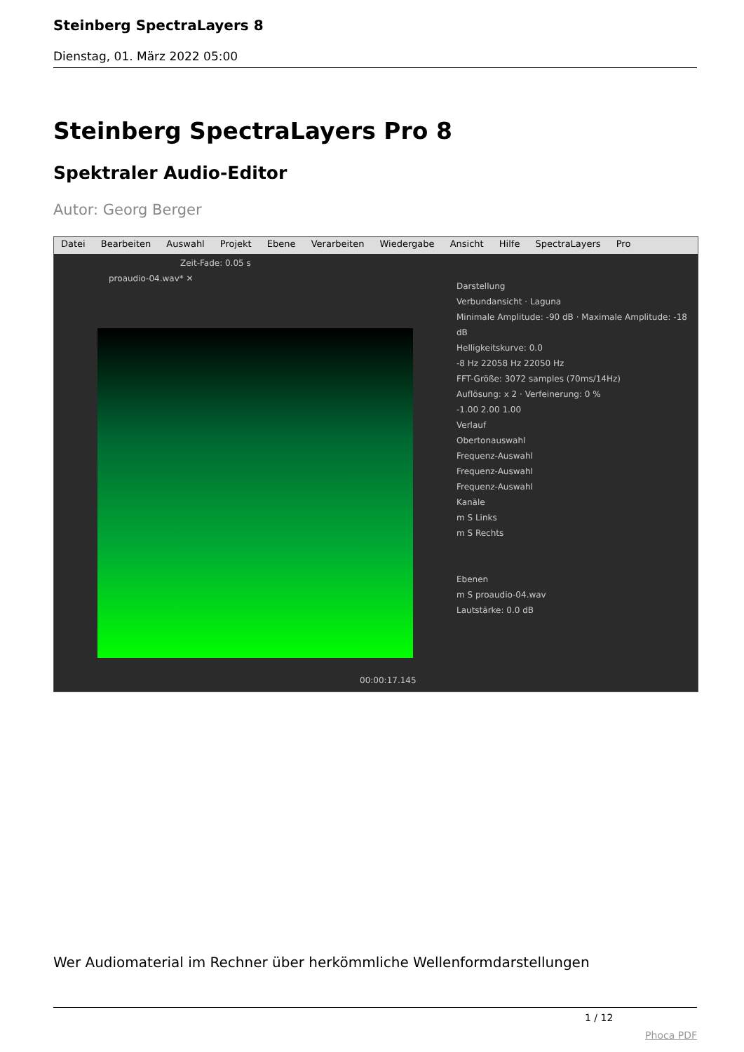Steinberg SpectraLayers 8
Dienstag, 01. März 2022 05:00
Steinberg SpectraLayers Pro 8
Spektraler Audio-Editor
Autor: Georg Berger
Datei Bearbeiten Auswahl Projekt Ebene Verarbeiten Wiedergabe Ansicht Hilfe SpectraLayers Pro
Zeit-Fade: 0.05 s
proaudio-04.wav* ✕
Darstellung
Verbundansicht · Laguna
Minimale Amplitude: -90 dB · Maximale Amplitude: -18 dB
Helligkeitskurve: 0.0
-8 Hz 22058 Hz 22050 Hz
FFT-Größe: 3072 samples (70ms/14Hz)
Auflösung: x 2 · Verfeinerung: 0 %
-1.00 2.00 1.00
Verlauf
Obertonauswahl
Frequenz-Auswahl
Frequenz-Auswahl
Frequenz-Auswahl
Kanäle
m S Links
m S Rechts
Ebenen
m S proaudio-04.wav
Lautstärke: 0.0 dB
00:00:17.145
Wer Audiomaterial im Rechner über herkömmliche Wellenformdarstellungen
1 / 12
Phoca PDF